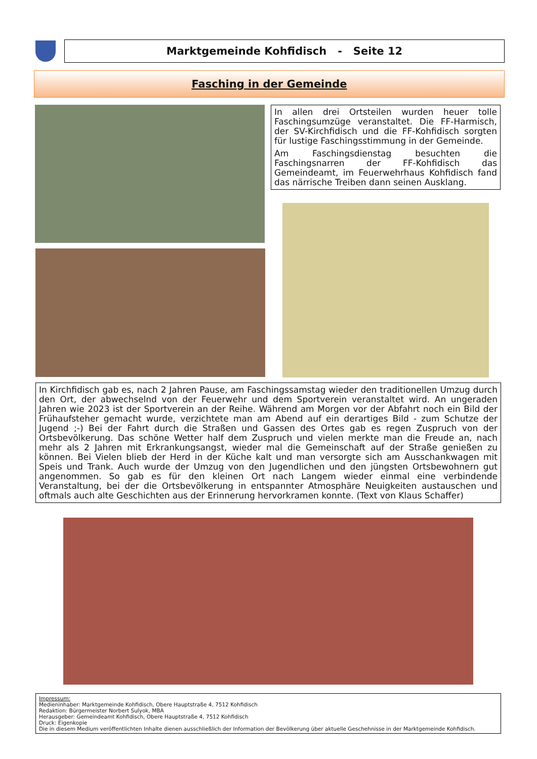Marktgemeinde Kohfidisch - Seite 12
Fasching in der Gemeinde
In allen drei Ortsteilen wurden heuer tolle Faschingsumzüge veranstaltet. Die FF-Harmisch, der SV-Kirchfidisch und die FF-Kohfidisch sorgten für lustige Faschingsstimmung in der Gemeinde.
Am Faschingsdienstag besuchten die Faschingsnarren der FF-Kohfidisch das Gemeindeamt, im Feuerwehrhaus Kohfidisch fand das närrische Treiben dann seinen Ausklang.
In Kirchfidisch gab es, nach 2 Jahren Pause, am Faschingssamstag wieder den traditionellen Umzug durch den Ort, der abwechselnd von der Feuerwehr und dem Sportverein veranstaltet wird. An ungeraden Jahren wie 2023 ist der Sportverein an der Reihe. Während am Morgen vor der Abfahrt noch ein Bild der Frühaufsteher gemacht wurde, verzichtete man am Abend auf ein derartiges Bild - zum Schutze der Jugend ;-) Bei der Fahrt durch die Straßen und Gassen des Ortes gab es regen Zuspruch von der Ortsbevölkerung. Das schöne Wetter half dem Zuspruch und vielen merkte man die Freude an, nach mehr als 2 Jahren mit Erkrankungsangst, wieder mal die Gemeinschaft auf der Straße genießen zu können. Bei Vielen blieb der Herd in der Küche kalt und man versorgte sich am Ausschankwagen mit Speis und Trank. Auch wurde der Umzug von den Jugendlichen und den jüngsten Ortsbewohnern gut angenommen. So gab es für den kleinen Ort nach Langem wieder einmal eine verbindende Veranstaltung, bei der die Ortsbevölkerung in entspannter Atmosphäre Neuigkeiten austauschen und oftmals auch alte Geschichten aus der Erinnerung hervorkramen konnte. (Text von Klaus Schaffer)
Impressum:
Medieninhaber: Marktgemeinde Kohfidisch, Obere Hauptstraße 4, 7512 Kohfidisch
Redaktion: Bürgermeister Norbert Sulyok, MBA
Herausgeber: Gemeindeamt Kohfidisch, Obere Hauptstraße 4, 7512 Kohfidisch
Druck: Eigenkopie
Die in diesem Medium veröffentlichten Inhalte dienen ausschließlich der Information der Bevölkerung über aktuelle Geschehnisse in der Marktgemeinde Kohfidisch.